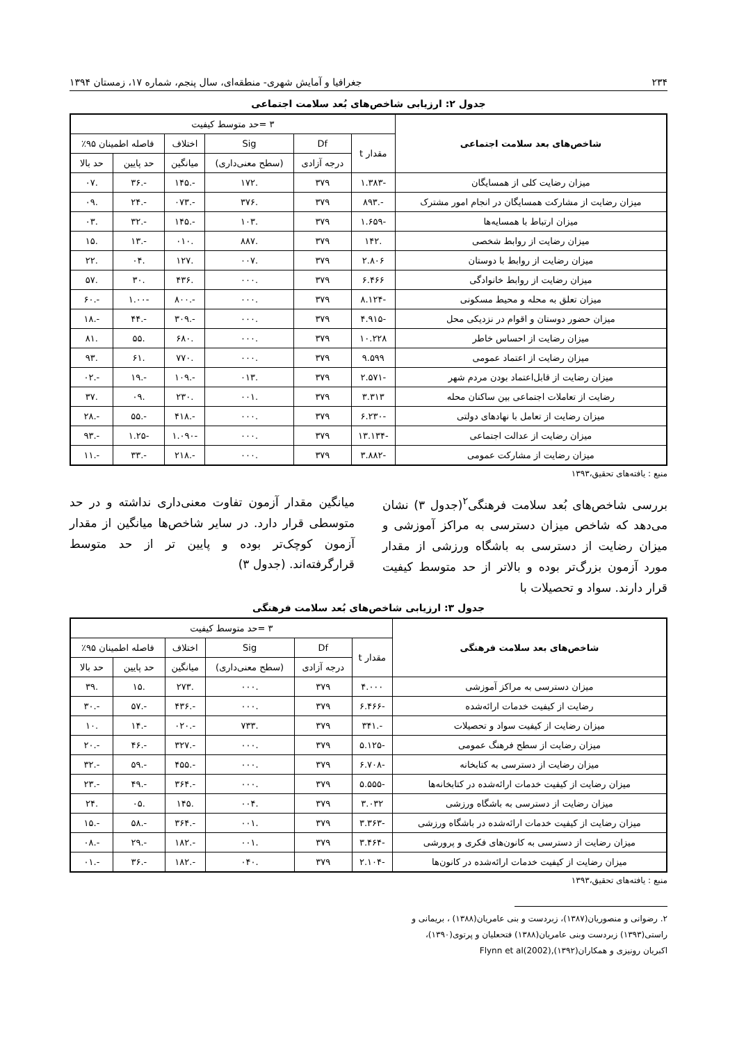۲۳۴ جغرافیا و آمایش شهری- منطقه‌ای، سال پنجم، شماره ۱۷، زمستان ۱۳۹۴
جدول ۲: ارزیابی شاخص‌های بُعد سلامت اجتماعی
| شاخص‌های بعد سلامت اجتماعی | ۳ =حد متوسط کیفیت | | | | | |
| --- | --- | --- | --- | --- | --- | --- |
| | مقدار t | Df | Sig | اختلاف | فاصله اطمینان ۹۵٪ | |
| | | درجه آزادی | (سطح معنی‌داری) | میانگین | حد پایین | حد بالا |
| میزان رضایت کلی از همسایگان | -۱.۳۸۳ | ۳۷۹ | .۱۷۲ | -.۱۴۵ | -.۳۶ | .۰۷ |
| میزان رضایت از مشارکت همسایگان در انجام امور مشترک | -.۸۹۳ | ۳۷۹ | .۳۷۶ | -.۰۷۳ | -.۲۴ | .۰۹ |
| میزان ارتباط با همسایه‌ها | -۱.۶۵۹ | ۳۷۹ | .۱۰۳ | -.۱۴۵ | -.۳۲ | .۰۳ |
| میزان رضایت از روابط شخصی | .۱۴۲ | ۳۷۹ | .۸۸۷ | .۰۱۰ | -.۱۳ | .۱۵ |
| میزان رضایت از روابط با دوستان | ۲.۸۰۶ | ۳۷۹ | .۰۰۷ | .۱۲۷ | .۰۴ | .۲۲ |
| میزان رضایت از روابط خانوادگی | ۶.۴۶۶ | ۳۷۹ | .۰۰۰ | .۴۳۶ | .۳۰ | .۵۷ |
| میزان تعلق به محله و محیط مسکونی | -۸.۱۲۴ | ۳۷۹ | .۰۰۰ | -.۸۰۰ | -۱.۰۰ | -.۶۰ |
| میزان حضور دوستان و اقوام در نزدیکی محل | -۴.۹۱۵ | ۳۷۹ | .۰۰۰ | -.۳۰۹ | -.۴۴ | -.۱۸ |
| میزان رضایت از احساس خاطر | ۱۰.۲۲۸ | ۳۷۹ | .۰۰۰ | .۶۸۰ | .۵۵ | .۸۱ |
| میزان رضایت از اعتماد عمومی | ۹.۵۹۹ | ۳۷۹ | .۰۰۰ | .۷۷۰ | .۶۱ | .۹۳ |
| میزان رضایت از قابل‌اعتماد بودن مردم شهر | -۲.۵۷۱ | ۳۷۹ | .۰۱۳ | -.۱۰۹ | -.۱۹ | -.۰۲ |
| رضایت از تعاملات اجتماعی بین ساکنان محله | ۳.۳۱۳ | ۳۷۹ | .۰۰۱ | .۲۳۰ | .۰۹ | .۳۷ |
| میزان رضایت از تعامل با نهادهای دولتی | -۶.۲۳۰ | ۳۷۹ | .۰۰۰ | -.۴۱۸ | -.۵۵ | -.۲۸ |
| میزان رضایت از عدالت اجتماعی | -۱۳.۱۳۴ | ۳۷۹ | .۰۰۰ | -۱.۰۹۰ | -۱.۲۵ | -.۹۳ |
| میزان رضایت از مشارکت عمومی | -۳.۸۸۲ | ۳۷۹ | .۰۰۰ | -.۲۱۸ | -.۳۳ | -.۱۱ |
منبع : یافته‌های تحقیق،۱۳۹۳
بررسی شاخص‌های بُعد سلامت فرهنگی<sup>۲</sup>(جدول ۳) نشان می‌دهد که شاخص میزان دسترسی به مراکز آموزشی و میزان رضایت از دسترسی به باشگاه ورزشی از مقدار مورد آزمون بزرگ‌تر بوده و بالاتر از حد متوسط کیفیت قرار دارند. سواد و تحصیلات با
میانگین مقدار آزمون تفاوت معنی‌داری نداشته و در حد متوسطی قرار دارد. در سایر شاخص‌ها میانگین از مقدار آزمون کوچک‌تر بوده و پایین تر از حد متوسط قرارگرفته‌اند. (جدول ۳)
جدول ۳: ارزیابی شاخص‌های بُعد سلامت فرهنگی
| شاخص‌های بعد سلامت فرهنگی | ۳ =حد متوسط کیفیت | | | | | |
| --- | --- | --- | --- | --- | --- | --- |
| | مقدار t | Df | Sig | اختلاف | فاصله اطمینان ۹۵٪ | |
| | | درجه آزادی | (سطح معنی‌داری) | میانگین | حد پایین | حد بالا |
| میزان دسترسی به مراکز آموزشی | ۴.۰۰۰ | ۳۷۹ | .۰۰۰ | .۲۷۳ | .۱۵ | .۳۹ |
| رضایت از کیفیت خدمات ارائه‌شده | -۶.۴۶۶ | ۳۷۹ | .۰۰۰ | -.۴۳۶ | -.۵۷ | -.۳۰ |
| میزان رضایت از کیفیت سواد و تحصیلات | -.۳۴۱ | ۳۷۹ | .۷۳۳ | -.۰۲۰ | -.۱۴ | .۱۰ |
| میزان رضایت از سطح فرهنگ عمومی | -۵.۱۲۵ | ۳۷۹ | .۰۰۰ | -.۳۲۷ | -.۴۶ | -.۲۰ |
| میزان رضایت از دسترسی به کتابخانه | -۶.۷۰۸ | ۳۷۹ | .۰۰۰ | -.۴۵۵ | -.۵۹ | -.۳۲ |
| میزان رضایت از کیفیت خدمات ارائه‌شده در کتابخانه‌ها | -۵.۵۵۵ | ۳۷۹ | .۰۰۰ | -.۳۶۴ | -.۴۹ | -.۲۳ |
| میزان رضایت از دسترسی به باشگاه ورزشی | ۳.۰۳۲ | ۳۷۹ | .۰۰۴ | .۱۴۵ | .۰۵ | .۲۴ |
| میزان رضایت از کیفیت خدمات ارائه‌شده در باشگاه ورزشی | -۳.۳۶۳ | ۳۷۹ | .۰۰۱ | -.۳۶۴ | -.۵۸ | -.۱۵ |
| میزان رضایت از دسترسی به کانون‌های فکری و پرورشی | -۳.۴۶۴ | ۳۷۹ | .۰۰۱ | -.۱۸۲ | -.۲۹ | -.۰۸ |
| میزان رضایت از کیفیت خدمات ارائه‌شده در کانون‌ها | -۲.۱۰۴ | ۳۷۹ | .۰۴۰ | -.۱۸۲ | -.۳۶ | -.۰۱ |
منبع : یافته‌های تحقیق،۱۳۹۳
۲. رضوانی و منصوریان(۱۳۸۷)، زبردست و بنی عامریان(۱۳۸۸) ، بریمانی و
راستی(۱۳۹۳) زبردست وبنی عامریان(۱۳۸۸) فتحعلیان و پرتوی(۱۳۹۰)،
اکبریان رونیزی و همکاران(۱۳۹۲)Flynn et al(2002),